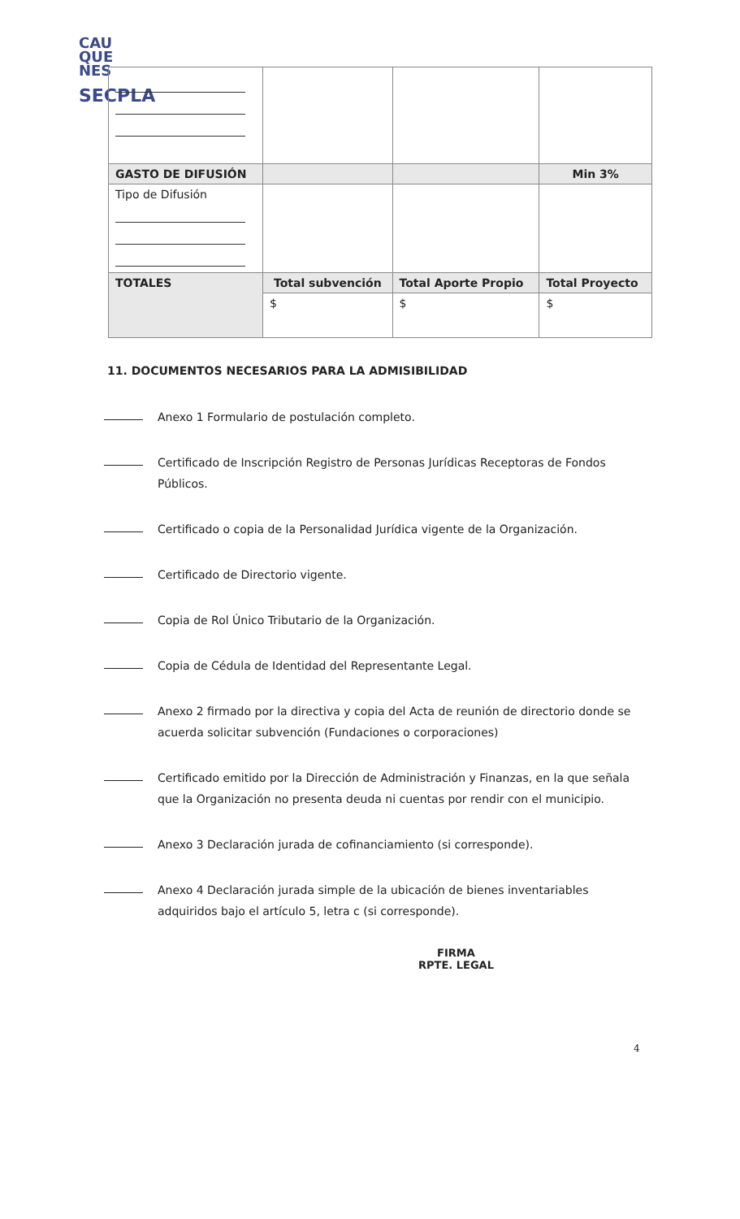CAU
QUE
NES
SECPLA
| GASTO DE DIFUSIÓN | | | Min 3% |
| Tipo de Difusión | | | |
| TOTALES | Total subvención | Total Aporte Propio | Total Proyecto |
| | $ | $ | $ |
11. DOCUMENTOS NECESARIOS PARA LA ADMISIBILIDAD
Anexo 1 Formulario de postulación completo.
Certificado de Inscripción Registro de Personas Jurídicas Receptoras de Fondos Públicos.
Certificado o copia de la Personalidad Jurídica vigente de la Organización.
Certificado de Directorio vigente.
Copia de Rol Único Tributario de la Organización.
Copia de Cédula de Identidad del Representante Legal.
Anexo 2 firmado por la directiva y copia del Acta de reunión de directorio donde se acuerda solicitar subvención (Fundaciones o corporaciones)
Certificado emitido por la Dirección de Administración y Finanzas, en la que señala que la Organización no presenta deuda ni cuentas por rendir con el municipio.
Anexo 3 Declaración jurada de cofinanciamiento (si corresponde).
Anexo 4 Declaración jurada simple de la ubicación de bienes inventariables adquiridos bajo el artículo 5, letra c (si corresponde).
FIRMA
RPTE. LEGAL
4